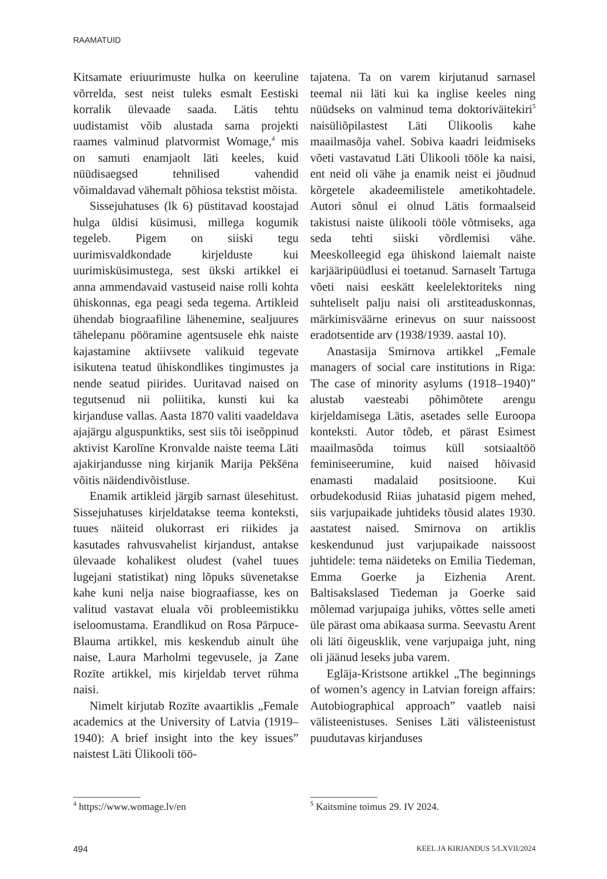RAAMATUID
Kitsamate eriuurimuste hulka on keeruline võrrelda, sest neist tuleks esmalt Eestiski korralik ülevaade saada. Lätis tehtu uudistamist võib alustada sama projekti raames valminud platvormist Womage,<sup>4</sup> mis on samuti enamjaolt läti keeles, kuid nüüdisaegsed tehnilised vahendid võimaldavad vähemalt põhiosa tekstist mõista.
Sissejuhatuses (lk 6) püstitavad koostajad hulga üldisi küsimusi, millega kogumik tegeleb. Pigem on siiski tegu uurimisvaldkondade kirjelduste kui uurimisküsimustega, sest ükski artikkel ei anna ammendavaid vastuseid naise rolli kohta ühiskonnas, ega peagi seda tegema. Artikleid ühendab biograafiline lähenemine, sealjuures tähelepanu pööramine agentsusele ehk naiste kajastamine aktiivsete valikuid tegevate isikutena teatud ühiskondlikes tingimustes ja nende seatud piirides. Uuritavad naised on tegutsenud nii poliitika, kunsti kui ka kirjanduse vallas. Aasta 1870 valiti vaadeldava ajajärgu alguspunktiks, sest siis tõi iseõppinud aktivist Karolīne Kronvalde naiste teema Läti ajakirjandusse ning kirjanik Marija Pēkšēna võitis näidendivõistluse.
Enamik artikleid järgib sarnast ülesehitust. Sissejuhatuses kirjeldatakse teema konteksti, tuues näiteid olukorrast eri riikides ja kasutades rahvusvahelist kirjandust, antakse ülevaade kohalikest oludest (vahel tuues lugejani statistikat) ning lõpuks süvenetakse kahe kuni nelja naise biograafiasse, kes on valitud vastavat eluala või probleemistikku iseloomustama. Erandlikud on Rosa Pārpuce-Blauma artikkel, mis keskendub ainult ühe naise, Laura Marholmi tegevusele, ja Zane Rozīte artikkel, mis kirjeldab tervet rühma naisi.
Nimelt kirjutab Rozīte avaartiklis „Female academics at the University of Latvia (1919–1940): A brief insight into the key issues” naistest Läti Ülikooli töö-
tajatena. Ta on varem kirjutanud sarnasel teemal nii läti kui ka inglise keeles ning nüüdseks on valminud tema doktoriväitekiri<sup>5</sup> naisüliõpilastest Läti Ülikoolis kahe maailmasõja vahel. Sobiva kaadri leidmiseks võeti vastavatud Läti Ülikooli tööle ka naisi, ent neid oli vähe ja enamik neist ei jõudnud kõrgetele akadeemilistele ametikohtadele. Autori sõnul ei olnud Lätis formaalseid takistusi naiste ülikooli tööle võtmiseks, aga seda tehti siiski võrdlemisi vähe. Meeskolleegid ega ühiskond laiemalt naiste karjääripüüdlusi ei toetanud. Sarnaselt Tartuga võeti naisi eeskätt keelelektoriteks ning suhteliselt palju naisi oli arstiteaduskonnas, märkimisväärne erinevus on suur naissoost eradotsentide arv (1938/1939. aastal 10).
Anastasija Smirnova artikkel „Female managers of social care institutions in Riga: The case of minority asylums (1918–1940)” alustab vaesteabi põhimõtete arengu kirjeldamisega Lätis, asetades selle Euroopa konteksti. Autor tõdeb, et pärast Esimest maailmasõda toimus küll sotsiaaltöö feminiseerumine, kuid naised hõivasid enamasti madalaid positsioone. Kui orbudekodusid Riias juhatasid pigem mehed, siis varjupaikade juhtideks tõusid alates 1930. aastatest naised. Smirnova on artiklis keskendunud just varjupaikade naissoost juhtidele: tema näideteks on Emilia Tiedeman, Emma Goerke ja Eizhenia Arent. Baltisakslased Tiedeman ja Goerke said mõlemad varjupaiga juhiks, võttes selle ameti üle pärast oma abikaasa surma. Seevastu Arent oli läti õigeusklik, vene varjupaiga juht, ning oli jäänud leseks juba varem.
Eglāja-Kristsone artikkel „The beginnings of women’s agency in Latvian foreign affairs: Autobiographical approach” vaatleb naisi välisteenistuses. Senises Läti välisteenistust puudutavas kirjanduses
<sup>4</sup> https://www.womage.lv/en <sup>5</sup> Kaitsmine toimus 29. IV 2024.
494 KEEL JA KIRJANDUS 5/LXVII/2024